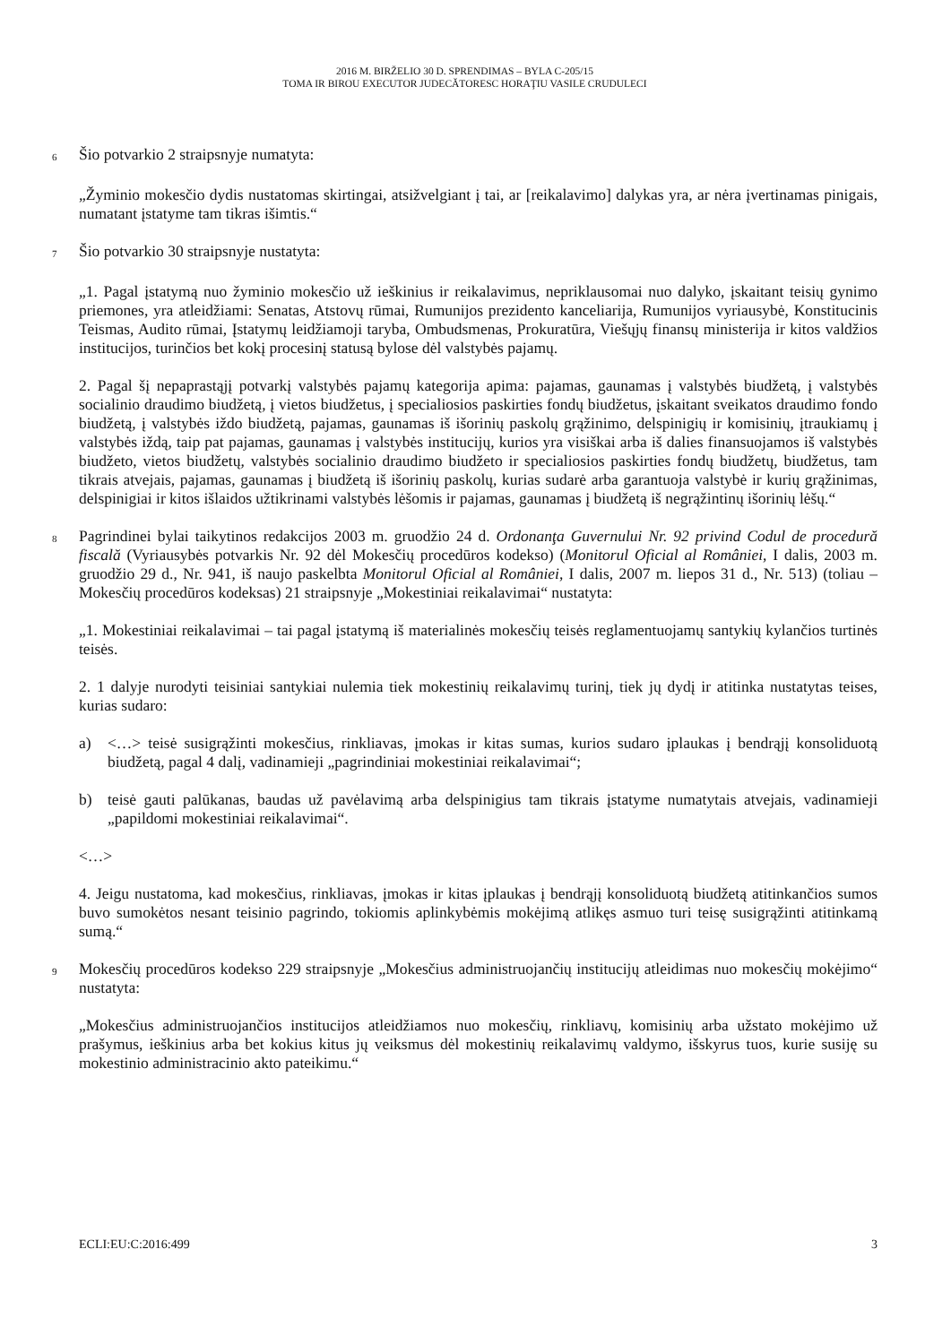2016 M. BIRŽELIO 30 D. SPRENDIMAS – BYLA C-205/15
TOMA IR BIROU EXECUTOR JUDECĂTORESC HORAŢIU VASILE CRUDULECI
6
Šio potvarkio 2 straipsnyje numatyta:
„Žyminio mokesčio dydis nustatomas skirtingai, atsižvelgiant į tai, ar [reikalavimo] dalykas yra, ar nėra įvertinamas pinigais, numatant įstatyme tam tikras išimtis.“
7
Šio potvarkio 30 straipsnyje nustatyta:
„1. Pagal įstatymą nuo žyminio mokesčio už ieškinius ir reikalavimus, nepriklausomai nuo dalyko, įskaitant teisių gynimo priemones, yra atleidžiami: Senatas, Atstovų rūmai, Rumunijos prezidento kanceliarija, Rumunijos vyriausybė, Konstitucinis Teismas, Audito rūmai, Įstatymų leidžiamoji taryba, Ombudsmenas, Prokuratūra, Viešųjų finansų ministerija ir kitos valdžios institucijos, turinčios bet kokį procesinį statusą bylose dėl valstybės pajamų.
2. Pagal šį nepaprastąjį potvarkį valstybės pajamų kategorija apima: pajamas, gaunamas į valstybės biudžetą, į valstybės socialinio draudimo biudžetą, į vietos biudžetus, į specialiosios paskirties fondų biudžetus, įskaitant sveikatos draudimo fondo biudžetą, į valstybės iždo biudžetą, pajamas, gaunamas iš išorinių paskolų grąžinimo, delspinigių ir komisinių, įtraukiamų į valstybės iždą, taip pat pajamas, gaunamas į valstybės institucijų, kurios yra visiškai arba iš dalies finansuojamos iš valstybės biudžeto, vietos biudžetų, valstybės socialinio draudimo biudžeto ir specialiosios paskirties fondų biudžetų, biudžetus, tam tikrais atvejais, pajamas, gaunamas į biudžetą iš išorinių paskolų, kurias sudarė arba garantuoja valstybė ir kurių grąžinimas, delspinigiai ir kitos išlaidos užtikrinami valstybės lėšomis ir pajamas, gaunamas į biudžetą iš negrąžintinų išorinių lėšų.“
8
Pagrindinei bylai taikytinos redakcijos 2003 m. gruodžio 24 d. Ordonanţa Guvernului Nr. 92 privind Codul de procedură fiscală (Vyriausybės potvarkis Nr. 92 dėl Mokesčių procedūros kodekso) (Monitorul Oficial al României, I dalis, 2003 m. gruodžio 29 d., Nr. 941, iš naujo paskelbta Monitorul Oficial al României, I dalis, 2007 m. liepos 31 d., Nr. 513) (toliau – Mokesčių procedūros kodeksas) 21 straipsnyje „Mokestiniai reikalavimai“ nustatyta:
„1. Mokestiniai reikalavimai – tai pagal įstatymą iš materialinės mokesčių teisės reglamentuojamų santykių kylančios turtinės teisės.
2. 1 dalyje nurodyti teisiniai santykiai nulemia tiek mokestinių reikalavimų turinį, tiek jų dydį ir atitinka nustatytas teises, kurias sudaro:
a) <…> teisė susigrąžinti mokesčius, rinkliavas, įmokas ir kitas sumas, kurios sudaro įplaukas į bendrąjį konsoliduotą biudžetą, pagal 4 dalį, vadinamieji „pagrindiniai mokestiniai reikalavimai“;
b) teisė gauti palūkanas, baudas už pavėlavimą arba delspinigius tam tikrais įstatyme numatytais atvejais, vadinamieji „papildomi mokestiniai reikalavimai“.
<…>
4. Jeigu nustatoma, kad mokesčius, rinkliavas, įmokas ir kitas įplaukas į bendrąjį konsoliduotą biudžetą atitinkančios sumos buvo sumokėtos nesant teisinio pagrindo, tokiomis aplinkybėmis mokėjimą atlikęs asmuo turi teisę susigrąžinti atitinkamą sumą.“
9
Mokesčių procedūros kodekso 229 straipsnyje „Mokesčius administruojančių institucijų atleidimas nuo mokesčių mokėjimo“ nustatyta:
„Mokesčius administruojančios institucijos atleidžiamos nuo mokesčių, rinkliavų, komisinių arba užstato mokėjimo už prašymus, ieškinius arba bet kokius kitus jų veiksmus dėl mokestinių reikalavimų valdymo, išskyrus tuos, kurie susiję su mokestinio administracinio akto pateikimu.“
ECLI:EU:C:2016:499 3